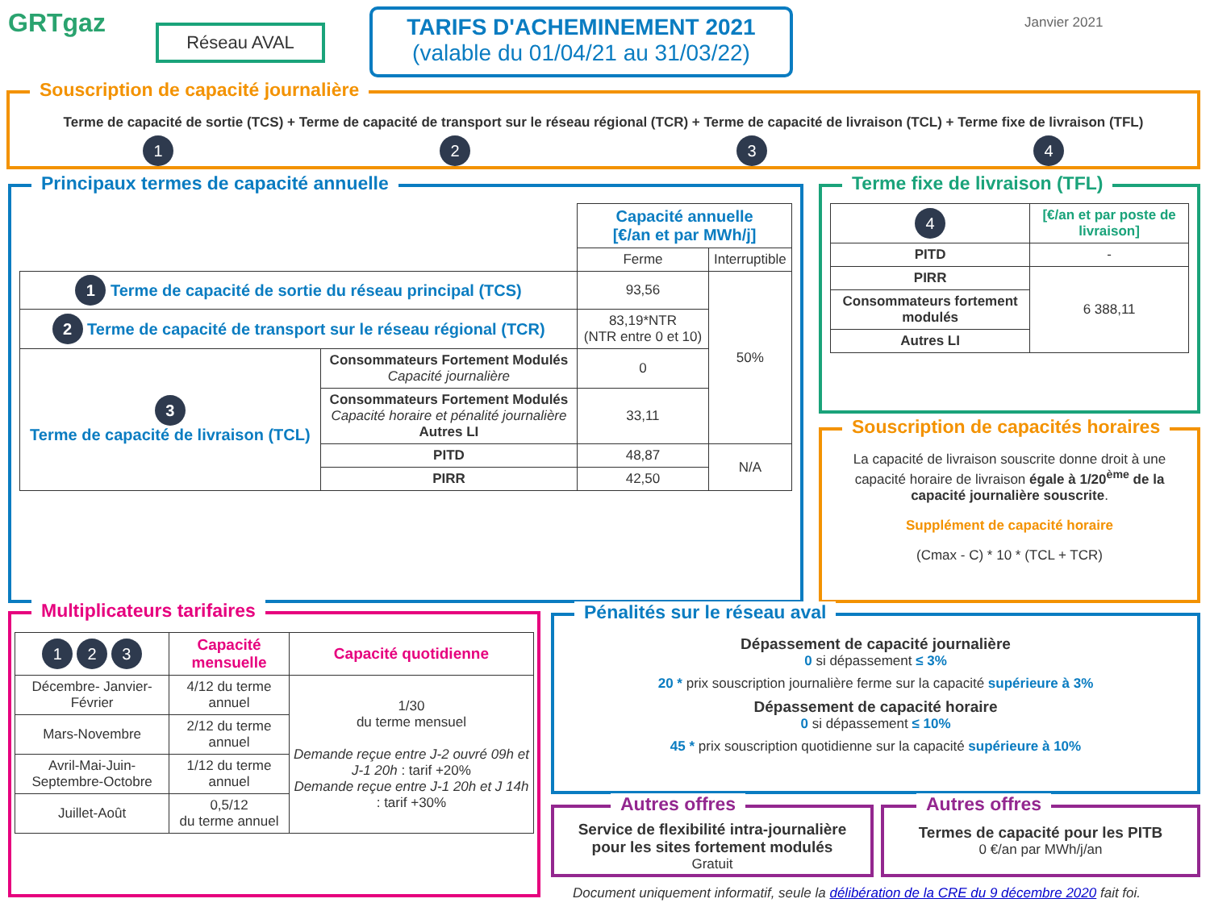GRTgaz Réseau AVAL
TARIFS D'ACHEMINEMENT 2021
(valable du 01/04/21 au 31/03/22)
Janvier 2021
Souscription de capacité journalière
Terme de capacité de sortie (TCS) + Terme de capacité de transport sur le réseau régional (TCR) + Terme de capacité de livraison (TCL) + Terme fixe de livraison (TFL)
1 2 3 4
Principaux termes de capacité annuelle
| | | Capacité annuelle [€/an et par MWh/j] | |
| | | Ferme | Interruptible |
| 1 Terme de capacité de sortie du réseau principal (TCS) | | 93,56 | 50% |
| 2 Terme de capacité de transport sur le réseau régional (TCR) | | 83,19*NTR (NTR entre 0 et 10) | |
| 3 Terme de capacité de livraison (TCL) | Consommateurs Fortement Modulés Capacité journalière | 0 | |
| | Consommateurs Fortement Modulés Capacité horaire et pénalité journalière Autres LI | 33,11 | |
| | PITD | 48,87 | N/A |
| | PIRR | 42,50 | |
Terme fixe de livraison (TFL)
| 4 | [€/an et par poste de livraison] |
| PITD | - |
| PIRR | 6 388,11 |
| Consommateurs fortement modulés | |
| Autres LI | |
Souscription de capacités horaires
La capacité de livraison souscrite donne droit à une capacité horaire de livraison égale à 1/20<sup>ème</sup> de la capacité journalière souscrite.
Supplément de capacité horaire
(Cmax - C) * 10 * (TCL + TCR)
Multiplicateurs tarifaires
| 1 2 3 | Capacité mensuelle | Capacité quotidienne |
| Décembre- Janvier-Février | 4/12 du terme annuel | 1/30 du terme mensuel Demande reçue entre J-2 ouvré 09h et J-1 20h : tarif +20% Demande reçue entre J-1 20h et J 14h : tarif +30% |
| Mars-Novembre | 2/12 du terme annuel | |
| Avril-Mai-Juin-Septembre-Octobre | 1/12 du terme annuel | |
| Juillet-Août | 0,5/12 du terme annuel | |
Pénalités sur le réseau aval
Dépassement de capacité journalière
0 si dépassement ≤ 3%
20 * prix souscription journalière ferme sur la capacité supérieure à 3%
Dépassement de capacité horaire
0 si dépassement ≤ 10%
45 * prix souscription quotidienne sur la capacité supérieure à 10%
Autres offres
Service de flexibilité intra-journalière pour les sites fortement modulés
Gratuit
Autres offres
Termes de capacité pour les PITB
0 €/an par MWh/j/an
Document uniquement informatif, seule la délibération de la CRE du 9 décembre 2020 fait foi.